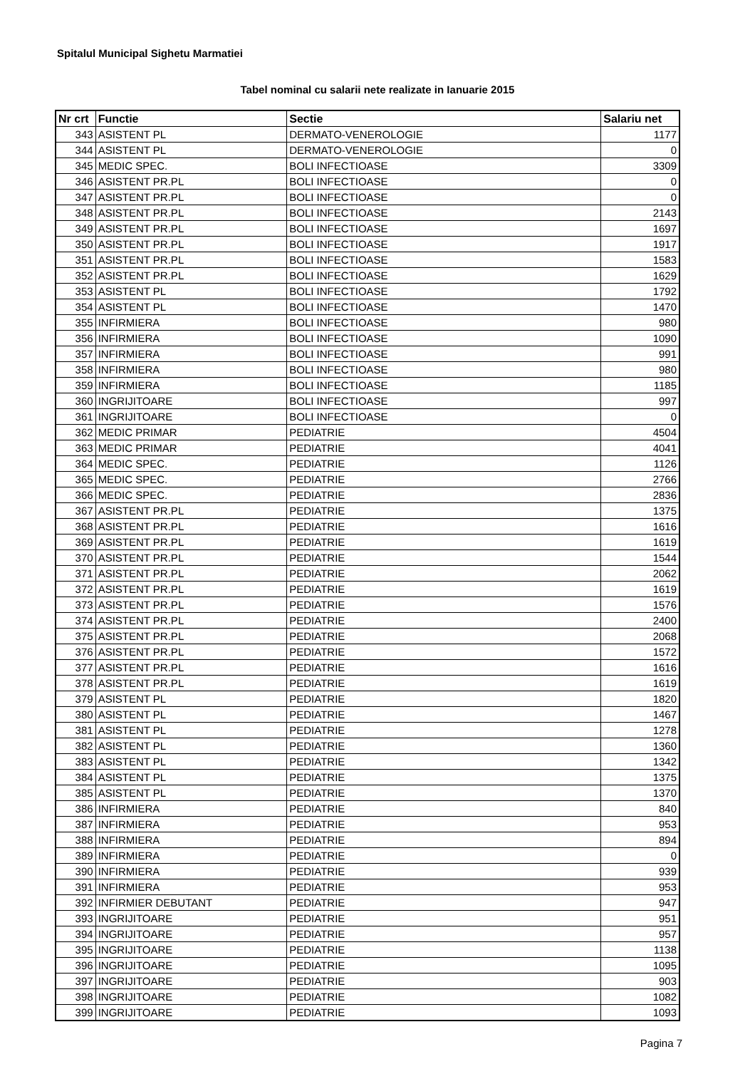Spitalul Municipal Sighetu Marmatiei
Tabel nominal cu salarii nete realizate in Ianuarie 2015
| Nr crt | Functie | Sectie | Salariu net |
| --- | --- | --- | --- |
| 343 | ASISTENT PL | DERMATO-VENEROLOGIE | 1177 |
| 344 | ASISTENT PL | DERMATO-VENEROLOGIE | 0 |
| 345 | MEDIC SPEC. | BOLI INFECTIOASE | 3309 |
| 346 | ASISTENT PR.PL | BOLI INFECTIOASE | 0 |
| 347 | ASISTENT PR.PL | BOLI INFECTIOASE | 0 |
| 348 | ASISTENT PR.PL | BOLI INFECTIOASE | 2143 |
| 349 | ASISTENT PR.PL | BOLI INFECTIOASE | 1697 |
| 350 | ASISTENT PR.PL | BOLI INFECTIOASE | 1917 |
| 351 | ASISTENT PR.PL | BOLI INFECTIOASE | 1583 |
| 352 | ASISTENT PR.PL | BOLI INFECTIOASE | 1629 |
| 353 | ASISTENT PL | BOLI INFECTIOASE | 1792 |
| 354 | ASISTENT PL | BOLI INFECTIOASE | 1470 |
| 355 | INFIRMIERA | BOLI INFECTIOASE | 980 |
| 356 | INFIRMIERA | BOLI INFECTIOASE | 1090 |
| 357 | INFIRMIERA | BOLI INFECTIOASE | 991 |
| 358 | INFIRMIERA | BOLI INFECTIOASE | 980 |
| 359 | INFIRMIERA | BOLI INFECTIOASE | 1185 |
| 360 | INGRIJITOARE | BOLI INFECTIOASE | 997 |
| 361 | INGRIJITOARE | BOLI INFECTIOASE | 0 |
| 362 | MEDIC PRIMAR | PEDIATRIE | 4504 |
| 363 | MEDIC PRIMAR | PEDIATRIE | 4041 |
| 364 | MEDIC SPEC. | PEDIATRIE | 1126 |
| 365 | MEDIC SPEC. | PEDIATRIE | 2766 |
| 366 | MEDIC SPEC. | PEDIATRIE | 2836 |
| 367 | ASISTENT PR.PL | PEDIATRIE | 1375 |
| 368 | ASISTENT PR.PL | PEDIATRIE | 1616 |
| 369 | ASISTENT PR.PL | PEDIATRIE | 1619 |
| 370 | ASISTENT PR.PL | PEDIATRIE | 1544 |
| 371 | ASISTENT PR.PL | PEDIATRIE | 2062 |
| 372 | ASISTENT PR.PL | PEDIATRIE | 1619 |
| 373 | ASISTENT PR.PL | PEDIATRIE | 1576 |
| 374 | ASISTENT PR.PL | PEDIATRIE | 2400 |
| 375 | ASISTENT PR.PL | PEDIATRIE | 2068 |
| 376 | ASISTENT PR.PL | PEDIATRIE | 1572 |
| 377 | ASISTENT PR.PL | PEDIATRIE | 1616 |
| 378 | ASISTENT PR.PL | PEDIATRIE | 1619 |
| 379 | ASISTENT PL | PEDIATRIE | 1820 |
| 380 | ASISTENT PL | PEDIATRIE | 1467 |
| 381 | ASISTENT PL | PEDIATRIE | 1278 |
| 382 | ASISTENT PL | PEDIATRIE | 1360 |
| 383 | ASISTENT PL | PEDIATRIE | 1342 |
| 384 | ASISTENT PL | PEDIATRIE | 1375 |
| 385 | ASISTENT PL | PEDIATRIE | 1370 |
| 386 | INFIRMIERA | PEDIATRIE | 840 |
| 387 | INFIRMIERA | PEDIATRIE | 953 |
| 388 | INFIRMIERA | PEDIATRIE | 894 |
| 389 | INFIRMIERA | PEDIATRIE | 0 |
| 390 | INFIRMIERA | PEDIATRIE | 939 |
| 391 | INFIRMIERA | PEDIATRIE | 953 |
| 392 | INFIRMIER DEBUTANT | PEDIATRIE | 947 |
| 393 | INGRIJITOARE | PEDIATRIE | 951 |
| 394 | INGRIJITOARE | PEDIATRIE | 957 |
| 395 | INGRIJITOARE | PEDIATRIE | 1138 |
| 396 | INGRIJITOARE | PEDIATRIE | 1095 |
| 397 | INGRIJITOARE | PEDIATRIE | 903 |
| 398 | INGRIJITOARE | PEDIATRIE | 1082 |
| 399 | INGRIJITOARE | PEDIATRIE | 1093 |
Pagina 7